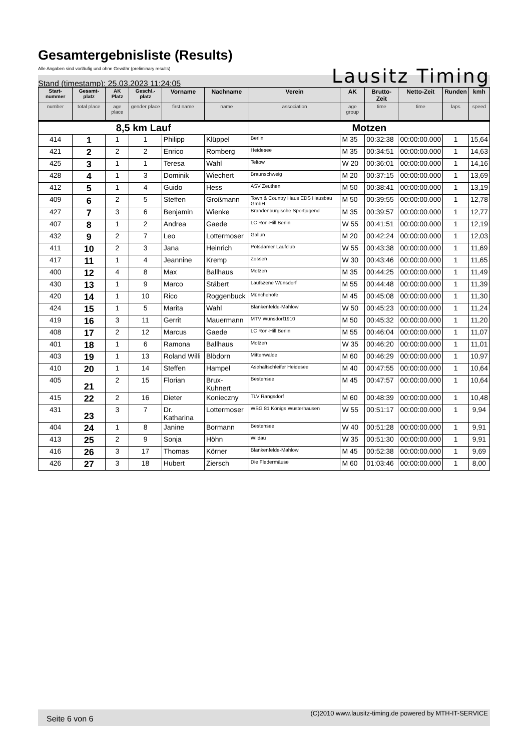Gesamtergebnisliste (Results)
Alle Angaben sind vorläufig und ohne Gewähr (preliminary results)
Lausitz Timing
Stand (timestamp): 25.03.2023 11:24:05
| Start-nummer | Gesamt-platz | AK Platz | Geschl.-platz | Vorname | Nachname | Verein | AK | Brutto-Zeit | Netto-Zeit | Runden | kmh |
| --- | --- | --- | --- | --- | --- | --- | --- | --- | --- | --- | --- |
| number | total place | age place | gender place | first name | name | association | age group | time | time | laps | speed |
| 8,5 km Lauf | | | | | | Motzen | | | | | |
| 414 | 1 | 1 | 1 | Philipp | Klüppel | Berlin | M 35 | 00:32:38 | 00:00:00.000 | 1 | 15,64 |
| 421 | 2 | 2 | 2 | Enrico | Romberg | Heidesee | M 35 | 00:34:51 | 00:00:00.000 | 1 | 14,63 |
| 425 | 3 | 1 | 1 | Teresa | Wahl | Teltow | W 20 | 00:36:01 | 00:00:00.000 | 1 | 14,16 |
| 428 | 4 | 1 | 3 | Dominik | Wiechert | Braunschweig | M 20 | 00:37:15 | 00:00:00.000 | 1 | 13,69 |
| 412 | 5 | 1 | 4 | Guido | Hess | ASV Zeuthen | M 50 | 00:38:41 | 00:00:00.000 | 1 | 13,19 |
| 409 | 6 | 2 | 5 | Steffen | Großmann | Town & Country Haus EDS Hausbau GmbH | M 50 | 00:39:55 | 00:00:00.000 | 1 | 12,78 |
| 427 | 7 | 3 | 6 | Benjamin | Wienke | Brandenburgische Sportjugend | M 35 | 00:39:57 | 00:00:00.000 | 1 | 12,77 |
| 407 | 8 | 1 | 2 | Andrea | Gaede | LC Ron-Hill Berlin | W 55 | 00:41:51 | 00:00:00.000 | 1 | 12,19 |
| 432 | 9 | 2 | 7 | Leo | Lottermoser | Gallun | M 20 | 00:42:24 | 00:00:00.000 | 1 | 12,03 |
| 411 | 10 | 2 | 3 | Jana | Heinrich | Potsdamer Laufclub | W 55 | 00:43:38 | 00:00:00.000 | 1 | 11,69 |
| 417 | 11 | 1 | 4 | Jeannine | Kremp | Zossen | W 30 | 00:43:46 | 00:00:00.000 | 1 | 11,65 |
| 400 | 12 | 4 | 8 | Max | Ballhaus | Motzen | M 35 | 00:44:25 | 00:00:00.000 | 1 | 11,49 |
| 430 | 13 | 1 | 9 | Marco | Stäbert | Laufszene Wünsdorf | M 55 | 00:44:48 | 00:00:00.000 | 1 | 11,39 |
| 420 | 14 | 1 | 10 | Rico | Roggenbuck | Münchehofe | M 45 | 00:45:08 | 00:00:00.000 | 1 | 11,30 |
| 424 | 15 | 1 | 5 | Marita | Wahl | Blankenfelde-Mahlow | W 50 | 00:45:23 | 00:00:00.000 | 1 | 11,24 |
| 419 | 16 | 3 | 11 | Gerrit | Mauermann | MTV Wünsdorf1910 | M 50 | 00:45:32 | 00:00:00.000 | 1 | 11,20 |
| 408 | 17 | 2 | 12 | Marcus | Gaede | LC Ron-Hill Berlin | M 55 | 00:46:04 | 00:00:00.000 | 1 | 11,07 |
| 401 | 18 | 1 | 6 | Ramona | Ballhaus | Motzen | W 35 | 00:46:20 | 00:00:00.000 | 1 | 11,01 |
| 403 | 19 | 1 | 13 | Roland Willi | Blödorn | Mittenwalde | M 60 | 00:46:29 | 00:00:00.000 | 1 | 10,97 |
| 410 | 20 | 1 | 14 | Steffen | Hampel | Asphaltschleifer Heidesee | M 40 | 00:47:55 | 00:00:00.000 | 1 | 10,64 |
| 405 | 21 | 2 | 15 | Florian | Brux-Kuhnert | Bestensee | M 45 | 00:47:57 | 00:00:00.000 | 1 | 10,64 |
| 415 | 22 | 2 | 16 | Dieter | Konieczny | TLV Rangsdorf | M 60 | 00:48:39 | 00:00:00.000 | 1 | 10,48 |
| 431 | 23 | 3 | 7 | Dr. Katharina | Lottermoser | WSG 81 Königs Wusterhausen | W 55 | 00:51:17 | 00:00:00.000 | 1 | 9,94 |
| 404 | 24 | 1 | 8 | Janine | Bormann | Bestensee | W 40 | 00:51:28 | 00:00:00.000 | 1 | 9,91 |
| 413 | 25 | 2 | 9 | Sonja | Höhn | Wildau | W 35 | 00:51:30 | 00:00:00.000 | 1 | 9,91 |
| 416 | 26 | 3 | 17 | Thomas | Körner | Blankenfelde-Mahlow | M 45 | 00:52:38 | 00:00:00.000 | 1 | 9,69 |
| 426 | 27 | 3 | 18 | Hubert | Ziersch | Die Fledermäuse | M 60 | 01:03:46 | 00:00:00.000 | 1 | 8,00 |
Seite 6 von 6
(C)2010 www.lausitz-timing.de powered by MTH-IT-SERVICE